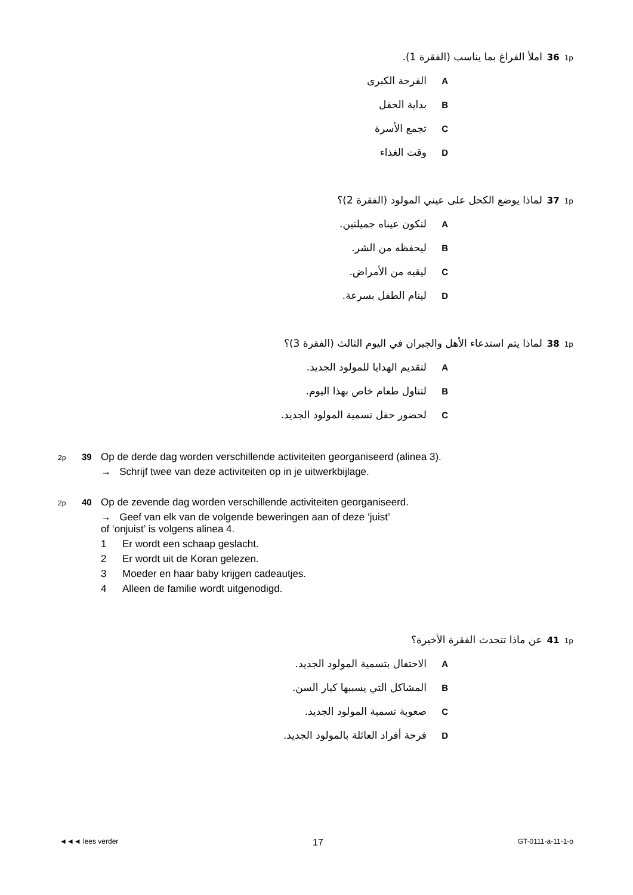1p 36 املأ الفراغ بما يناسب (الفقرة 1).
Aالفرحة الكبرى
Bبداية الحفل
Cتجمع الأسرة
Dوقت الغذاء
1p 37 لماذا يوضع الكحل على عيني المولود (الفقرة 2)؟
Aلتكون عيناه جميلتين.
Bليحفظه من الشر.
Cليقيه من الأمراض.
Dلينام الطفل بسرعة.
1p 38 لماذا يتم استدعاء الأهل والجيران في اليوم الثالث (الفقرة 3)؟
Aلتقديم الهدايا للمولود الجديد.
Bلتناول طعام خاص بهذا اليوم.
Cلحضور حفل تسمية المولود الجديد.
2p 39 Op de derde dag worden verschillende activiteiten georganiseerd (alinea 3).
→ Schrijf twee van deze activiteiten op in je uitwerkbijlage.
2p 40 Op de zevende dag worden verschillende activiteiten georganiseerd.
→ Geef van elk van de volgende beweringen aan of deze ‘juist’
of ‘onjuist’ is volgens alinea 4.
1 Er wordt een schaap geslacht.
2 Er wordt uit de Koran gelezen.
3 Moeder en haar baby krijgen cadeautjes.
4 Alleen de familie wordt uitgenodigd.
1p 41 عن ماذا تتحدث الفقرة الأخيرة؟
Aالاحتفال بتسمية المولود الجديد.
Bالمشاكل التي يسببها كبار السن.
Cصعوبة تسمية المولود الجديد.
Dفرحة أفراد العائلة بالمولود الجديد.
◄◄◄ lees verder 17 GT-0111-a-11-1-o